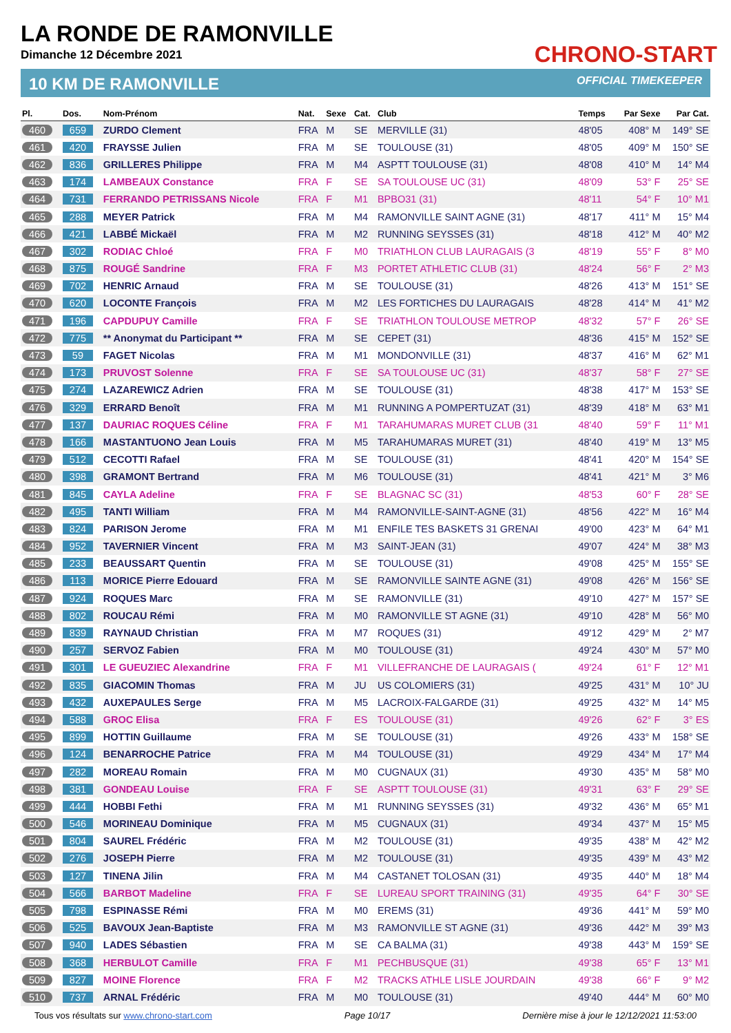LA RONDE DE RAMONVILLE
Dimanche 12 Décembre 2021
CHRONO-START
10 KM DE RAMONVILLE OFFICIAL TIMEKEEPER
| Pl. | Dos. | Nom-Prénom | Nat. | Sexe | Cat. | Club | Temps | Par Sexe | Par Cat. |
| --- | --- | --- | --- | --- | --- | --- | --- | --- | --- |
| 460 | 659 | ZURDO Clement | FRA | M | SE | MERVILLE (31) | 48'05 | 408° M | 149° SE |
| 461 | 420 | FRAYSSE Julien | FRA | M | SE | TOULOUSE (31) | 48'05 | 409° M | 150° SE |
| 462 | 836 | GRILLERES Philippe | FRA | M | M4 | ASPTT TOULOUSE (31) | 48'08 | 410° M | 14° M4 |
| 463 | 174 | LAMBEAUX Constance | FRA | F | SE | SA TOULOUSE UC (31) | 48'09 | 53° F | 25° SE |
| 464 | 731 | FERRANDO PETRISSANS Nicole | FRA | F | M1 | BPBO31 (31) | 48'11 | 54° F | 10° M1 |
| 465 | 288 | MEYER Patrick | FRA | M | M4 | RAMONVILLE SAINT AGNE (31) | 48'17 | 411° M | 15° M4 |
| 466 | 421 | LABBÉ Mickaël | FRA | M | M2 | RUNNING SEYSSES (31) | 48'18 | 412° M | 40° M2 |
| 467 | 302 | RODIAC Chloé | FRA | F | M0 | TRIATHLON CLUB LAURAGAIS (3 | 48'19 | 55° F | 8° M0 |
| 468 | 875 | ROUGÉ Sandrine | FRA | F | M3 | PORTET ATHLETIC CLUB (31) | 48'24 | 56° F | 2° M3 |
| 469 | 702 | HENRIC Arnaud | FRA | M | SE | TOULOUSE (31) | 48'26 | 413° M | 151° SE |
| 470 | 620 | LOCONTE François | FRA | M | M2 | LES FORTICHES DU LAURAGAIS | 48'28 | 414° M | 41° M2 |
| 471 | 196 | CAPDUPUY Camille | FRA | F | SE | TRIATHLON TOULOUSE METROP | 48'32 | 57° F | 26° SE |
| 472 | 775 | ** Anonymat du Participant ** | FRA | M | SE | CEPET (31) | 48'36 | 415° M | 152° SE |
| 473 | 59 | FAGET Nicolas | FRA | M | M1 | MONDONVILLE (31) | 48'37 | 416° M | 62° M1 |
| 474 | 173 | PRUVOST Solenne | FRA | F | SE | SA TOULOUSE UC (31) | 48'37 | 58° F | 27° SE |
| 475 | 274 | LAZAREWICZ Adrien | FRA | M | SE | TOULOUSE (31) | 48'38 | 417° M | 153° SE |
| 476 | 329 | ERRARD Benoît | FRA | M | M1 | RUNNING A POMPERTUZAT (31) | 48'39 | 418° M | 63° M1 |
| 477 | 137 | DAURIAC ROQUES Céline | FRA | F | M1 | TARAHUMARAS MURET CLUB (31 | 48'40 | 59° F | 11° M1 |
| 478 | 166 | MASTANTUONO Jean Louis | FRA | M | M5 | TARAHUMARAS MURET (31) | 48'40 | 419° M | 13° M5 |
| 479 | 512 | CECOTTI Rafael | FRA | M | SE | TOULOUSE (31) | 48'41 | 420° M | 154° SE |
| 480 | 398 | GRAMONT Bertrand | FRA | M | M6 | TOULOUSE (31) | 48'41 | 421° M | 3° M6 |
| 481 | 845 | CAYLA Adeline | FRA | F | SE | BLAGNAC SC (31) | 48'53 | 60° F | 28° SE |
| 482 | 495 | TANTI William | FRA | M | M4 | RAMONVILLE-SAINT-AGNE (31) | 48'56 | 422° M | 16° M4 |
| 483 | 824 | PARISON Jerome | FRA | M | M1 | ENFILE TES BASKETS 31 GRENAI | 49'00 | 423° M | 64° M1 |
| 484 | 952 | TAVERNIER Vincent | FRA | M | M3 | SAINT-JEAN (31) | 49'07 | 424° M | 38° M3 |
| 485 | 233 | BEAUSSART Quentin | FRA | M | SE | TOULOUSE (31) | 49'08 | 425° M | 155° SE |
| 486 | 113 | MORICE Pierre Edouard | FRA | M | SE | RAMONVILLE SAINTE AGNE (31) | 49'08 | 426° M | 156° SE |
| 487 | 924 | ROQUES Marc | FRA | M | SE | RAMONVILLE (31) | 49'10 | 427° M | 157° SE |
| 488 | 802 | ROUCAU Rémi | FRA | M | M0 | RAMONVILLE ST AGNE (31) | 49'10 | 428° M | 56° M0 |
| 489 | 839 | RAYNAUD Christian | FRA | M | M7 | ROQUES (31) | 49'12 | 429° M | 2° M7 |
| 490 | 257 | SERVOZ Fabien | FRA | M | M0 | TOULOUSE (31) | 49'24 | 430° M | 57° M0 |
| 491 | 301 | LE GUEUZIEC Alexandrine | FRA | F | M1 | VILLEFRANCHE DE LAURAGAIS ( | 49'24 | 61° F | 12° M1 |
| 492 | 835 | GIACOMIN Thomas | FRA | M | JU | US COLOMIERS (31) | 49'25 | 431° M | 10° JU |
| 493 | 432 | AUXEPAULES Serge | FRA | M | M5 | LACROIX-FALGARDE (31) | 49'25 | 432° M | 14° M5 |
| 494 | 588 | GROC Elisa | FRA | F | ES | TOULOUSE (31) | 49'26 | 62° F | 3° ES |
| 495 | 899 | HOTTIN Guillaume | FRA | M | SE | TOULOUSE (31) | 49'26 | 433° M | 158° SE |
| 496 | 124 | BENARROCHE Patrice | FRA | M | M4 | TOULOUSE (31) | 49'29 | 434° M | 17° M4 |
| 497 | 282 | MOREAU Romain | FRA | M | M0 | CUGNAUX (31) | 49'30 | 435° M | 58° M0 |
| 498 | 381 | GONDEAU Louise | FRA | F | SE | ASPTT TOULOUSE (31) | 49'31 | 63° F | 29° SE |
| 499 | 444 | HOBBI Fethi | FRA | M | M1 | RUNNING SEYSSES (31) | 49'32 | 436° M | 65° M1 |
| 500 | 546 | MORINEAU Dominique | FRA | M | M5 | CUGNAUX (31) | 49'34 | 437° M | 15° M5 |
| 501 | 804 | SAUREL Frédéric | FRA | M | M2 | TOULOUSE (31) | 49'35 | 438° M | 42° M2 |
| 502 | 276 | JOSEPH Pierre | FRA | M | M2 | TOULOUSE (31) | 49'35 | 439° M | 43° M2 |
| 503 | 127 | TINENA Jilin | FRA | M | M4 | CASTANET TOLOSAN (31) | 49'35 | 440° M | 18° M4 |
| 504 | 566 | BARBOT Madeline | FRA | F | SE | LUREAU SPORT TRAINING (31) | 49'35 | 64° F | 30° SE |
| 505 | 798 | ESPINASSE Rémi | FRA | M | M0 | EREMS (31) | 49'36 | 441° M | 59° M0 |
| 506 | 525 | BAVOUX Jean-Baptiste | FRA | M | M3 | RAMONVILLE ST AGNE (31) | 49'36 | 442° M | 39° M3 |
| 507 | 940 | LADES Sébastien | FRA | M | SE | CA BALMA (31) | 49'38 | 443° M | 159° SE |
| 508 | 368 | HERBULOT Camille | FRA | F | M1 | PECHBUSQUE (31) | 49'38 | 65° F | 13° M1 |
| 509 | 827 | MOINE Florence | FRA | F | M2 | TRACKS ATHLE LISLE JOURDAIN | 49'38 | 66° F | 9° M2 |
| 510 | 737 | ARNAL Frédéric | FRA | M | M0 | TOULOUSE (31) | 49'40 | 444° M | 60° M0 |
Tous vos résultats sur www.chrono-start.com Page 10/17 Dernière mise à jour le 12/12/2021 11:53:00